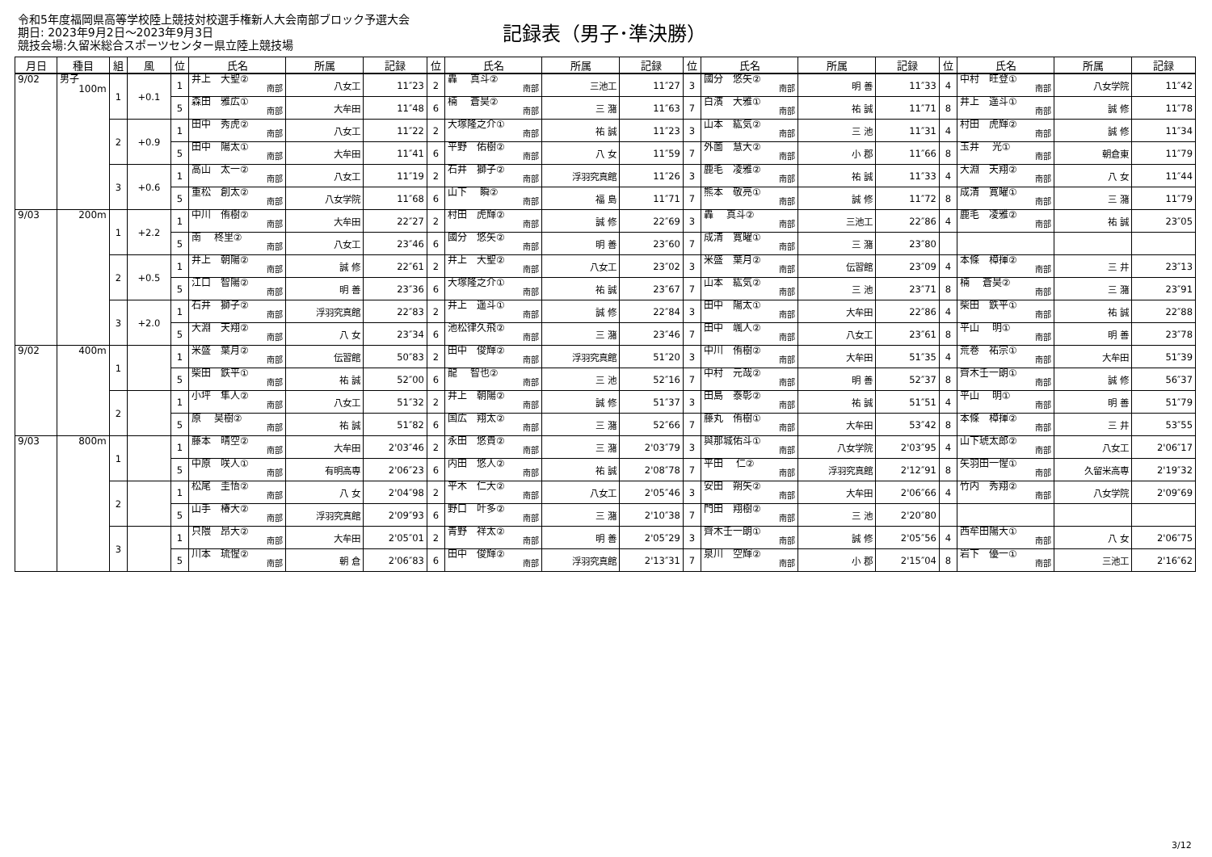令和5年度福岡県高等学校陸上競技対校選手権新人大会南部ブロック予選大会
期日: 2023年9月2日～2023年9月3日
競技会場:久留米総合スポーツセンター県立陸上競技場
記録表（男子･準決勝）
| 月日 | 種目 | 組 | 風 | 位 | 氏名 | 所属 | 記録 | 位 | 氏名 | 所属 | 記録 | 位 | 氏名 | 所属 | 記録 | 位 | 氏名 | 所属 | 記録 |
| --- | --- | --- | --- | --- | --- | --- | --- | --- | --- | --- | --- | --- | --- | --- | --- | --- | --- | --- | --- |
| 9/02 | 男子 100m | 1 | +0.1 | 1 | 井上 大聖② 南部 | 八女工 | 11″23 | 2 | 轟 真斗② 南部 | 三池工 | 11″27 | 3 | 國分 悠矢② 南部 | 明 善 | 11″33 | 4 | 中村 旺登① 南部 | 八女学院 | 11″42 |
| | | | | 5 | 森田 雅広① 南部 | 大牟田 | 11″48 | 6 | 楠 蒼昊② 南部 | 三 潴 | 11″63 | 7 | 白濱 大雅① 南部 | 祐 誠 | 11″71 | 8 | 井上 遥斗① 南部 | 誠 修 | 11″78 |
| | | 2 | +0.9 | 1 | 田中 秀虎② 南部 | 八女工 | 11″22 | 2 | 大塚隆之介① 南部 | 祐 誠 | 11″23 | 3 | 山本 紘気② 南部 | 三 池 | 11″31 | 4 | 村田 虎輝② 南部 | 誠 修 | 11″34 |
| | | | | 5 | 田中 陽太① 南部 | 大牟田 | 11″41 | 6 | 平野 佑樹② 南部 | 八 女 | 11″59 | 7 | 外薗 慧大② 南部 | 小 郡 | 11″66 | 8 | 玉井 光① 南部 | 朝倉東 | 11″79 |
| | | 3 | +0.6 | 1 | 高山 太一② 南部 | 八女工 | 11″19 | 2 | 石井 獅子② 南部 | 浮羽究真館 | 11″26 | 3 | 鹿毛 凌雅② 南部 | 祐 誠 | 11″33 | 4 | 大淵 天翔② 南部 | 八 女 | 11″44 |
| | | | | 5 | 重松 創太② 南部 | 八女学院 | 11″68 | 6 | 山下 瞬② 南部 | 福 島 | 11″71 | 7 | 熊本 敬亮① 南部 | 誠 修 | 11″72 | 8 | 成清 寛曜① 南部 | 三 潴 | 11″79 |
| 9/03 | 200m | 1 | +2.2 | 1 | 中川 侑樹② 南部 | 大牟田 | 22″27 | 2 | 村田 虎輝② 南部 | 誠 修 | 22″69 | 3 | 轟 真斗② 南部 | 三池工 | 22″86 | 4 | 鹿毛 凌雅② 南部 | 祐 誠 | 23″05 |
| | | | | 5 | 南 柊里② 南部 | 八女工 | 23″46 | 6 | 國分 悠矢② 南部 | 明 善 | 23″60 | 7 | 成清 寛曜① 南部 | 三 潴 | 23″80 | | | | |
| | | 2 | +0.5 | 1 | 井上 朝陽② 南部 | 誠 修 | 22″61 | 2 | 井上 大聖② 南部 | 八女工 | 23″02 | 3 | 米盛 葉月② 南部 | 伝習館 | 23″09 | 4 | 本條 樟揮② 南部 | 三 井 | 23″13 |
| | | | | 5 | 江口 智陽② 南部 | 明 善 | 23″36 | 6 | 大塚隆之介① 南部 | 祐 誠 | 23″67 | 7 | 山本 紘気② 南部 | 三 池 | 23″71 | 8 | 楠 蒼昊② 南部 | 三 潴 | 23″91 |
| | | 3 | +2.0 | 1 | 石井 獅子② 南部 | 浮羽究真館 | 22″83 | 2 | 井上 遥斗① 南部 | 誠 修 | 22″84 | 3 | 田中 陽太① 南部 | 大牟田 | 22″86 | 4 | 柴田 鉄平① 南部 | 祐 誠 | 22″88 |
| | | | | 5 | 大淵 天翔② 南部 | 八 女 | 23″34 | 6 | 池松律久飛② 南部 | 三 潴 | 23″46 | 7 | 田中 颯人② 南部 | 八女工 | 23″61 | 8 | 平山 明① 南部 | 明 善 | 23″78 |
| 9/02 | 400m | 1 | | 1 | 米盛 葉月② 南部 | 伝習館 | 50″83 | 2 | 田中 俊輝② 南部 | 浮羽究真館 | 51″20 | 3 | 中川 侑樹② 南部 | 大牟田 | 51″35 | 4 | 荒巻 祐宗① 南部 | 大牟田 | 51″39 |
| | | | | 5 | 柴田 鉄平① 南部 | 祐 誠 | 52″00 | 6 | 龍 智也② 南部 | 三 池 | 52″16 | 7 | 中村 元哉② 南部 | 明 善 | 52″37 | 8 | 齊木壬一朗① 南部 | 誠 修 | 56″37 |
| | | 2 | | 1 | 小坪 隼人② 南部 | 八女工 | 51″32 | 2 | 井上 朝陽② 南部 | 誠 修 | 51″37 | 3 | 田島 泰彰② 南部 | 祐 誠 | 51″51 | 4 | 平山 明① 南部 | 明 善 | 51″79 |
| | | | | 5 | 原 昊樹② 南部 | 祐 誠 | 51″82 | 6 | 国広 翔太② 南部 | 三 潴 | 52″66 | 7 | 藤丸 侑樹① 南部 | 大牟田 | 53″42 | 8 | 本條 樟揮② 南部 | 三 井 | 53″55 |
| 9/03 | 800m | 1 | | 1 | 藤本 晴空② 南部 | 大牟田 | 2'03″46 | 2 | 永田 悠貴② 南部 | 三 潴 | 2'03″79 | 3 | 與那城佑斗① 南部 | 八女学院 | 2'03″95 | 4 | 山下琥太郎② 南部 | 八女工 | 2'06″17 |
| | | | | 5 | 中原 咲人① 南部 | 有明高専 | 2'06″23 | 6 | 内田 悠人② 南部 | 祐 誠 | 2'08″78 | 7 | 平田 仁② 南部 | 浮羽究真館 | 2'12″91 | 8 | 矢羽田一惺① 南部 | 久留米高専 | 2'19″32 |
| | | 2 | | 1 | 松尾 圭悟② 南部 | 八 女 | 2'04″98 | 2 | 平木 仁大② 南部 | 八女工 | 2'05″46 | 3 | 安田 朔矢② 南部 | 大牟田 | 2'06″66 | 4 | 竹内 秀翔② 南部 | 八女学院 | 2'09″69 |
| | | | | 5 | 山手 椿大② 南部 | 浮羽究真館 | 2'09″93 | 6 | 野口 叶多② 南部 | 三 潴 | 2'10″38 | 7 | 門田 翔樹② 南部 | 三 池 | 2'20″80 | | | | |
| | | 3 | | 1 | 只隈 昂大② 南部 | 大牟田 | 2'05″01 | 2 | 青野 祥太② 南部 | 明 善 | 2'05″29 | 3 | 齊木壬一朗① 南部 | 誠 修 | 2'05″56 | 4 | 西牟田陽大① 南部 | 八 女 | 2'06″75 |
| | | | | 5 | 川本 琉惺② 南部 | 朝 倉 | 2'06″83 | 6 | 田中 俊輝② 南部 | 浮羽究真館 | 2'13″31 | 7 | 泉川 空輝② 南部 | 小 郡 | 2'15″04 | 8 | 岩下 優一① 南部 | 三池工 | 2'16″62 |
3/12